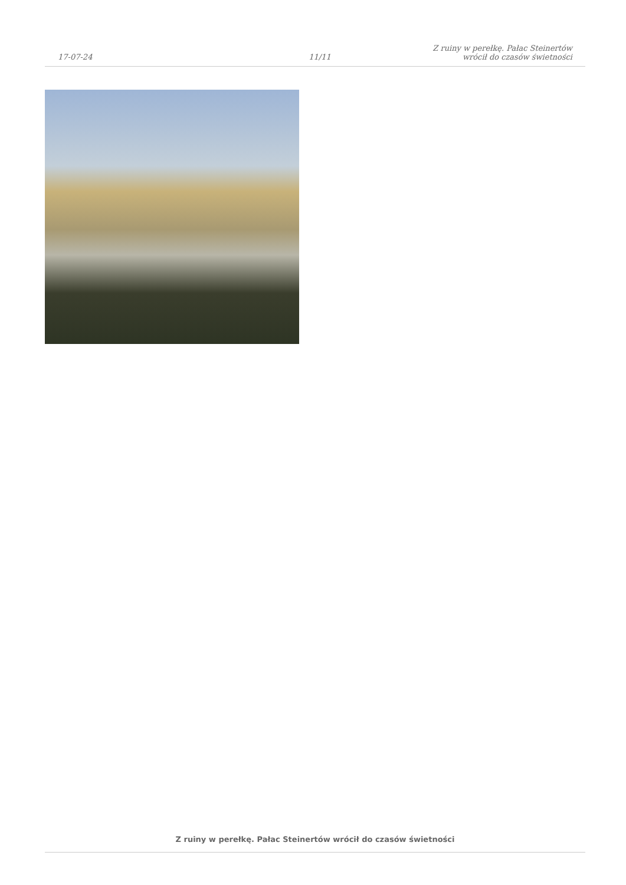17-07-24
11/11
Z ruiny w perełkę. Pałac Steinertów
wrócił do czasów świetności
Z ruiny w perełkę. Pałac Steinertów wrócił do czasów świetności